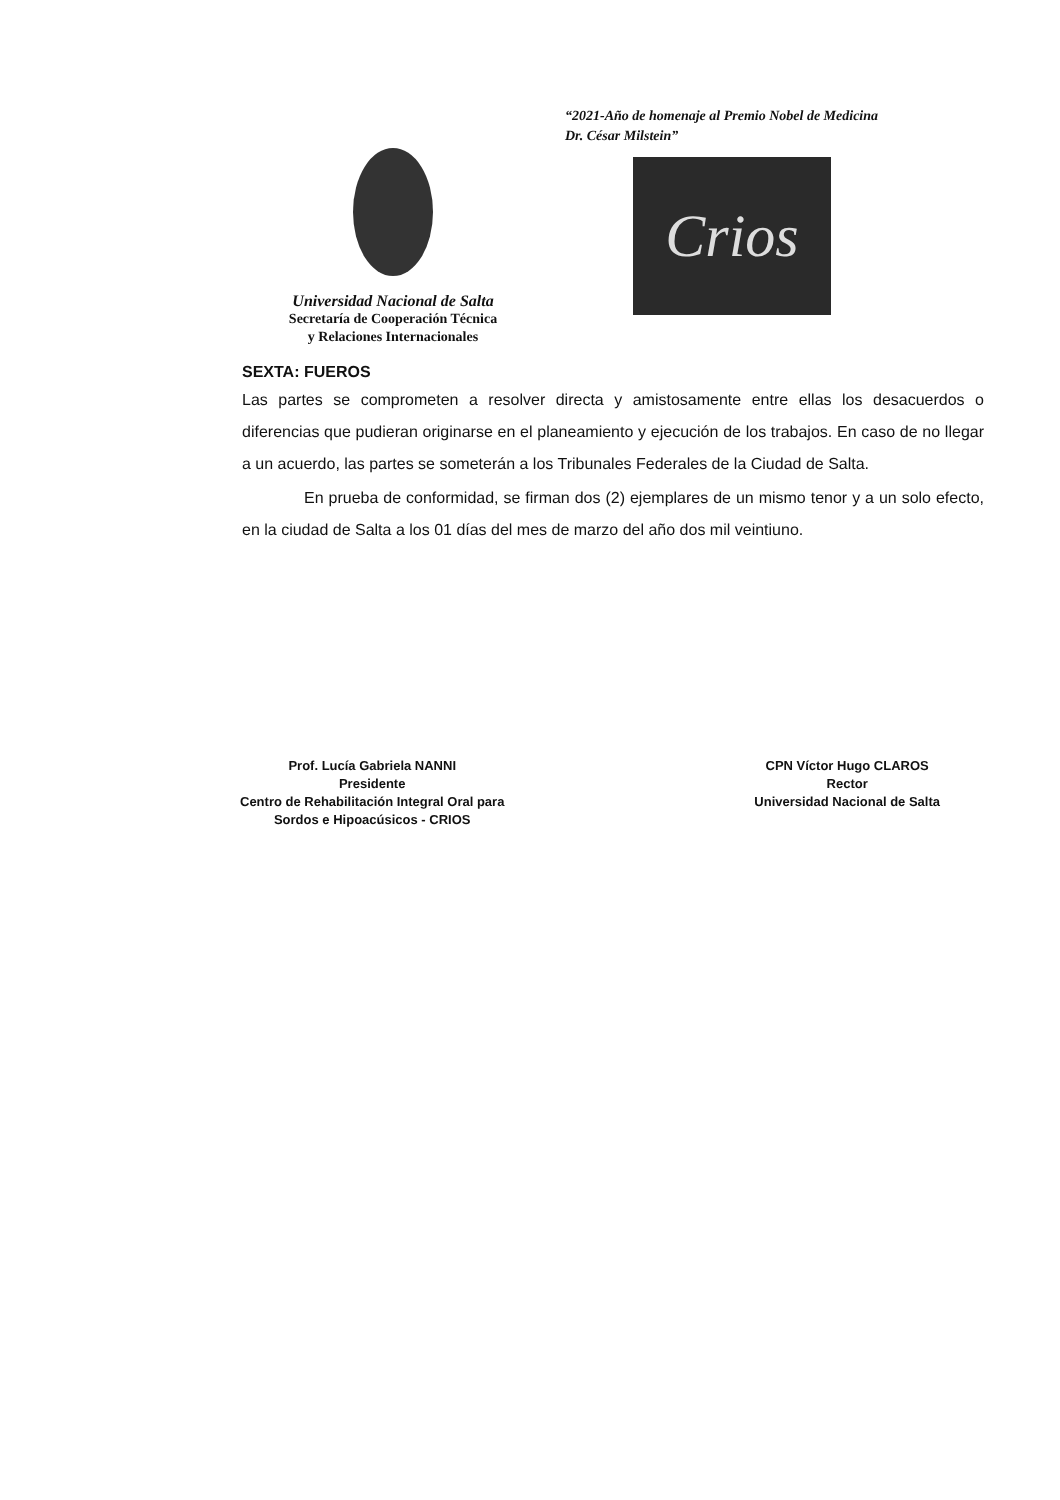“2021-Año de homenaje al Premio Nobel de Medicina
Dr. César Milstein”
Crios
Universidad Nacional de Salta
Secretaría de Cooperación Técnica
y Relaciones Internacionales
SEXTA: FUEROS
Las partes se comprometen a resolver directa y amistosamente entre ellas los desacuerdos o diferencias que pudieran originarse en el planeamiento y ejecución de los trabajos. En caso de no llegar a un acuerdo, las partes se someterán a los Tribunales Federales de la Ciudad de Salta.
En prueba de conformidad, se firman dos (2) ejemplares de un mismo tenor y a un solo efecto, en la ciudad de Salta a los 01 días del mes de marzo del año dos mil veintiuno.
Prof. Lucía Gabriela NANNI
Presidente
Centro de Rehabilitación Integral Oral para
Sordos e Hipoacúsicos - CRIOS
CPN Víctor Hugo CLAROS
Rector
Universidad Nacional de Salta